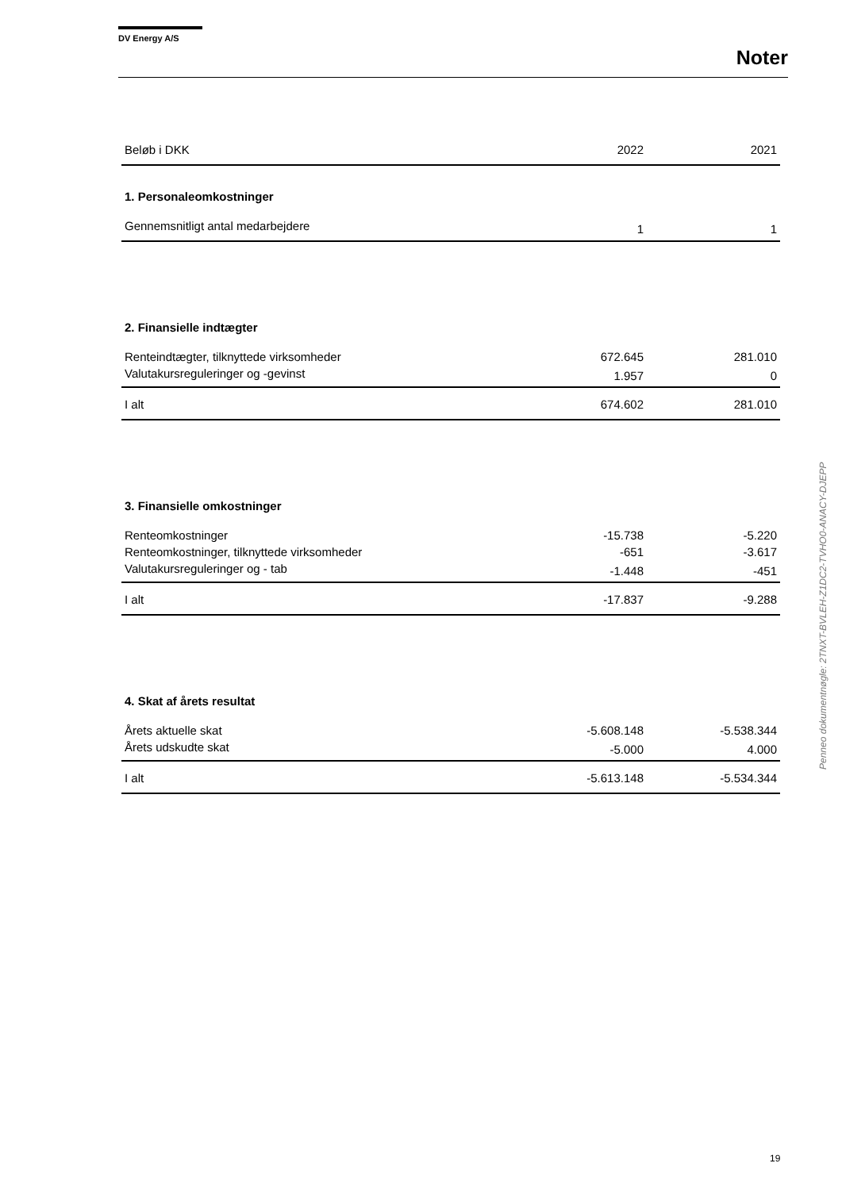DV Energy A/S
Noter
| Beløb i DKK | 2022 | 2021 |
| --- | --- | --- |
| 1. Personaleomkostninger | | |
| Gennemsnitligt antal medarbejdere | 1 | 1 |
| 2. Finansielle indtægter | | |
| Renteindtægter, tilknyttede virksomheder | 672.645 | 281.010 |
| Valutakursreguleringer og -gevinst | 1.957 | 0 |
| I alt | 674.602 | 281.010 |
| 3. Finansielle omkostninger | | |
| Renteomkostninger | -15.738 | -5.220 |
| Renteomkostninger, tilknyttede virksomheder | -651 | -3.617 |
| Valutakursreguleringer og - tab | -1.448 | -451 |
| I alt | -17.837 | -9.288 |
| 4. Skat af årets resultat | | |
| Årets aktuelle skat | -5.608.148 | -5.538.344 |
| Årets udskudte skat | -5.000 | 4.000 |
| I alt | -5.613.148 | -5.534.344 |
Penneo dokumentnøgle: 2TNXT-BVLEH-Z1DC2-TVHO0-ANACY-DJEPP
19